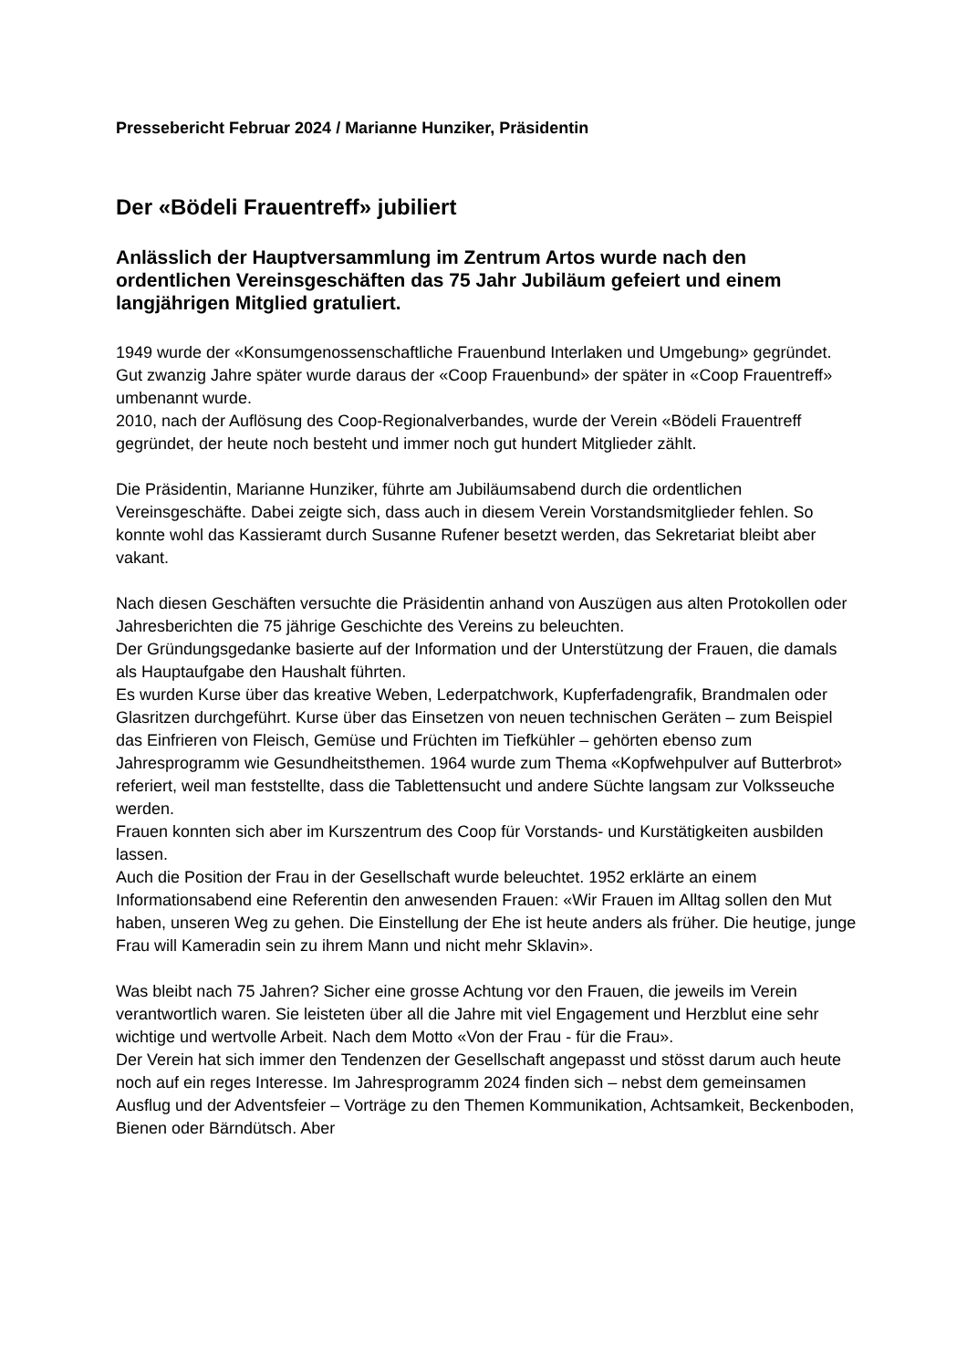Pressebericht Februar 2024 / Marianne Hunziker, Präsidentin
Der «Bödeli Frauentreff» jubiliert
Anlässlich der Hauptversammlung im Zentrum Artos wurde nach den ordentlichen Vereinsgeschäften das 75 Jahr Jubiläum gefeiert und einem langjährigen Mitglied gratuliert.
1949 wurde der «Konsumgenossenschaftliche Frauenbund Interlaken und Umgebung» gegründet. Gut zwanzig Jahre später wurde daraus der «Coop Frauenbund» der später in «Coop Frauentreff» umbenannt wurde.
2010, nach der Auflösung des Coop-Regionalverbandes, wurde der Verein «Bödeli Frauentreff gegründet, der heute noch besteht und immer noch gut hundert Mitglieder zählt.
Die Präsidentin, Marianne Hunziker, führte am Jubiläumsabend durch die ordentlichen Vereinsgeschäfte. Dabei zeigte sich, dass auch in diesem Verein Vorstandsmitglieder fehlen. So konnte wohl das Kassieramt durch Susanne Rufener besetzt werden, das Sekretariat bleibt aber vakant.
Nach diesen Geschäften versuchte die Präsidentin anhand von Auszügen aus alten Protokollen oder Jahresberichten die 75 jährige Geschichte des Vereins zu beleuchten.
Der Gründungsgedanke basierte auf der Information und der Unterstützung der Frauen, die damals als Hauptaufgabe den Haushalt führten.
Es wurden Kurse über das kreative Weben, Lederpatchwork, Kupferfadengrafik, Brandmalen oder Glasritzen durchgeführt. Kurse über das Einsetzen von neuen technischen Geräten – zum Beispiel das Einfrieren von Fleisch, Gemüse und Früchten im Tiefkühler – gehörten ebenso zum Jahresprogramm wie Gesundheitsthemen. 1964 wurde zum Thema «Kopfwehpulver auf Butterbrot» referiert, weil man feststellte, dass die Tablettensucht und andere Süchte langsam zur Volksseuche werden.
Frauen konnten sich aber im Kurszentrum des Coop für Vorstands- und Kurstätigkeiten ausbilden lassen.
Auch die Position der Frau in der Gesellschaft wurde beleuchtet. 1952 erklärte an einem Informationsabend eine Referentin den anwesenden Frauen: «Wir Frauen im Alltag sollen den Mut haben, unseren Weg zu gehen. Die Einstellung der Ehe ist heute anders als früher. Die heutige, junge Frau will Kameradin sein zu ihrem Mann und nicht mehr Sklavin».
Was bleibt nach 75 Jahren? Sicher eine grosse Achtung vor den Frauen, die jeweils im Verein verantwortlich waren. Sie leisteten über all die Jahre mit viel Engagement und Herzblut eine sehr wichtige und wertvolle Arbeit. Nach dem Motto «Von der Frau - für die Frau».
Der Verein hat sich immer den Tendenzen der Gesellschaft angepasst und stösst darum auch heute noch auf ein reges Interesse. Im Jahresprogramm 2024 finden sich – nebst dem gemeinsamen Ausflug und der Adventsfeier – Vorträge zu den Themen Kommunikation, Achtsamkeit, Beckenboden, Bienen oder Bärndütsch. Aber